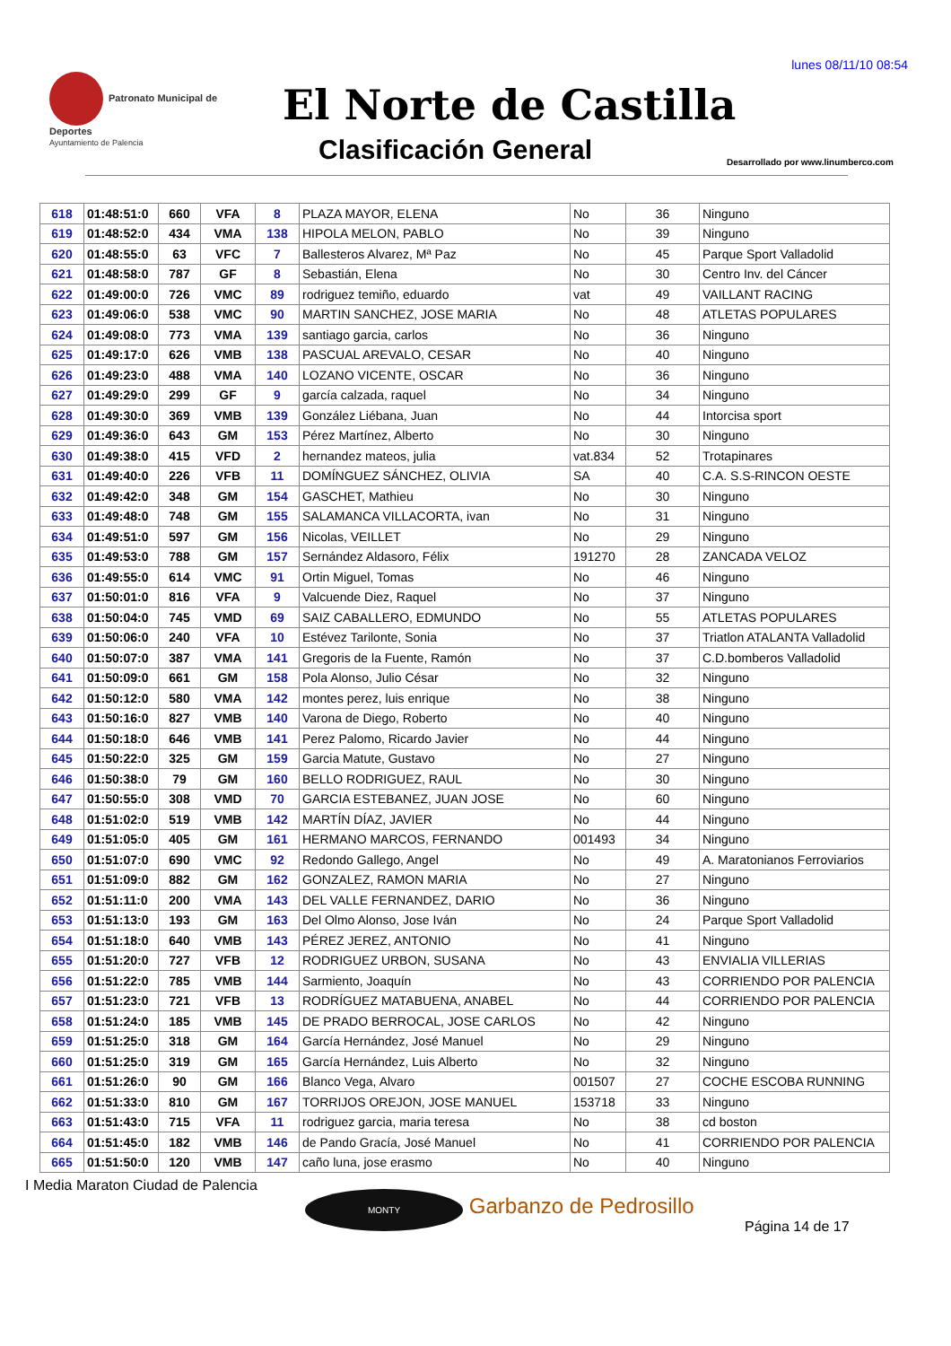lunes 08/11/10 08:54
Patronato Municipal de Deportes
Ayuntamiento de Palencia
El Norte de Castilla
Clasificación General
Desarrollado por www.linumberco.com
| 618 | 01:48:51:0 | 660 | VFA | 8 | PLAZA MAYOR, ELENA | No | 36 | Ninguno |
| 619 | 01:48:52:0 | 434 | VMA | 138 | HIPOLA MELON, PABLO | No | 39 | Ninguno |
| 620 | 01:48:55:0 | 63 | VFC | 7 | Ballesteros Alvarez, Mª Paz | No | 45 | Parque Sport Valladolid |
| 621 | 01:48:58:0 | 787 | GF | 8 | Sebastián, Elena | No | 30 | Centro Inv. del Cáncer |
| 622 | 01:49:00:0 | 726 | VMC | 89 | rodriguez temiño, eduardo | vat | 49 | VAILLANT RACING |
| 623 | 01:49:06:0 | 538 | VMC | 90 | MARTIN SANCHEZ, JOSE MARIA | No | 48 | ATLETAS POPULARES |
| 624 | 01:49:08:0 | 773 | VMA | 139 | santiago garcia, carlos | No | 36 | Ninguno |
| 625 | 01:49:17:0 | 626 | VMB | 138 | PASCUAL AREVALO, CESAR | No | 40 | Ninguno |
| 626 | 01:49:23:0 | 488 | VMA | 140 | LOZANO VICENTE, OSCAR | No | 36 | Ninguno |
| 627 | 01:49:29:0 | 299 | GF | 9 | garcía calzada, raquel | No | 34 | Ninguno |
| 628 | 01:49:30:0 | 369 | VMB | 139 | González Liébana, Juan | No | 44 | Intorcisa sport |
| 629 | 01:49:36:0 | 643 | GM | 153 | Pérez Martínez, Alberto | No | 30 | Ninguno |
| 630 | 01:49:38:0 | 415 | VFD | 2 | hernandez mateos, julia | vat.834 | 52 | Trotapinares |
| 631 | 01:49:40:0 | 226 | VFB | 11 | DOMÍNGUEZ SÁNCHEZ, OLIVIA | SA | 40 | C.A. S.S-RINCON OESTE |
| 632 | 01:49:42:0 | 348 | GM | 154 | GASCHET, Mathieu | No | 30 | Ninguno |
| 633 | 01:49:48:0 | 748 | GM | 155 | SALAMANCA VILLACORTA, ivan | No | 31 | Ninguno |
| 634 | 01:49:51:0 | 597 | GM | 156 | Nicolas, VEILLET | No | 29 | Ninguno |
| 635 | 01:49:53:0 | 788 | GM | 157 | Sernández Aldasoro, Félix | 191270 | 28 | ZANCADA VELOZ |
| 636 | 01:49:55:0 | 614 | VMC | 91 | Ortin Miguel, Tomas | No | 46 | Ninguno |
| 637 | 01:50:01:0 | 816 | VFA | 9 | Valcuende Diez, Raquel | No | 37 | Ninguno |
| 638 | 01:50:04:0 | 745 | VMD | 69 | SAIZ CABALLERO, EDMUNDO | No | 55 | ATLETAS POPULARES |
| 639 | 01:50:06:0 | 240 | VFA | 10 | Estévez Tarilonte, Sonia | No | 37 | Triatlon ATALANTA Valladolid |
| 640 | 01:50:07:0 | 387 | VMA | 141 | Gregoris de la Fuente, Ramón | No | 37 | C.D.bomberos Valladolid |
| 641 | 01:50:09:0 | 661 | GM | 158 | Pola Alonso, Julio César | No | 32 | Ninguno |
| 642 | 01:50:12:0 | 580 | VMA | 142 | montes perez, luis enrique | No | 38 | Ninguno |
| 643 | 01:50:16:0 | 827 | VMB | 140 | Varona de Diego, Roberto | No | 40 | Ninguno |
| 644 | 01:50:18:0 | 646 | VMB | 141 | Perez Palomo, Ricardo Javier | No | 44 | Ninguno |
| 645 | 01:50:22:0 | 325 | GM | 159 | Garcia Matute, Gustavo | No | 27 | Ninguno |
| 646 | 01:50:38:0 | 79 | GM | 160 | BELLO RODRIGUEZ, RAUL | No | 30 | Ninguno |
| 647 | 01:50:55:0 | 308 | VMD | 70 | GARCIA ESTEBANEZ, JUAN JOSE | No | 60 | Ninguno |
| 648 | 01:51:02:0 | 519 | VMB | 142 | MARTÍN DÍAZ, JAVIER | No | 44 | Ninguno |
| 649 | 01:51:05:0 | 405 | GM | 161 | HERMANO MARCOS, FERNANDO | 001493 | 34 | Ninguno |
| 650 | 01:51:07:0 | 690 | VMC | 92 | Redondo Gallego, Angel | No | 49 | A. Maratonianos Ferroviarios |
| 651 | 01:51:09:0 | 882 | GM | 162 | GONZALEZ, RAMON MARIA | No | 27 | Ninguno |
| 652 | 01:51:11:0 | 200 | VMA | 143 | DEL VALLE FERNANDEZ, DARIO | No | 36 | Ninguno |
| 653 | 01:51:13:0 | 193 | GM | 163 | Del Olmo Alonso, Jose Iván | No | 24 | Parque Sport Valladolid |
| 654 | 01:51:18:0 | 640 | VMB | 143 | PÉREZ JEREZ, ANTONIO | No | 41 | Ninguno |
| 655 | 01:51:20:0 | 727 | VFB | 12 | RODRIGUEZ URBON, SUSANA | No | 43 | ENVIALIA VILLERIAS |
| 656 | 01:51:22:0 | 785 | VMB | 144 | Sarmiento, Joaquín | No | 43 | CORRIENDO POR PALENCIA |
| 657 | 01:51:23:0 | 721 | VFB | 13 | RODRÍGUEZ MATABUENA, ANABEL | No | 44 | CORRIENDO POR PALENCIA |
| 658 | 01:51:24:0 | 185 | VMB | 145 | DE PRADO BERROCAL, JOSE CARLOS | No | 42 | Ninguno |
| 659 | 01:51:25:0 | 318 | GM | 164 | García Hernández, José Manuel | No | 29 | Ninguno |
| 660 | 01:51:25:0 | 319 | GM | 165 | García Hernández, Luis Alberto | No | 32 | Ninguno |
| 661 | 01:51:26:0 | 90 | GM | 166 | Blanco Vega, Alvaro | 001507 | 27 | COCHE ESCOBA RUNNING |
| 662 | 01:51:33:0 | 810 | GM | 167 | TORRIJOS OREJON, JOSE MANUEL | 153718 | 33 | Ninguno |
| 663 | 01:51:43:0 | 715 | VFA | 11 | rodriguez garcia, maria teresa | No | 38 | cd boston |
| 664 | 01:51:45:0 | 182 | VMB | 146 | de Pando Gracía, José Manuel | No | 41 | CORRIENDO POR PALENCIA |
| 665 | 01:51:50:0 | 120 | VMB | 147 | caño luna, jose erasmo | No | 40 | Ninguno |
I Media Maraton Ciudad de Palencia
MONTY Garbanzo de Pedrosillo
Página 14 de 17